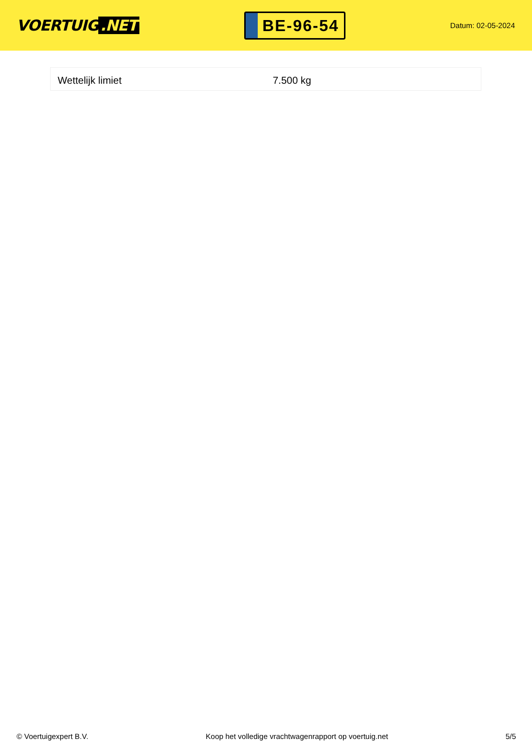VOERTUIG.NET
BE-96-54
Datum: 02-05-2024
| Wettelijk limiet | 7.500 kg |
© Voertuigexpert B.V. Koop het volledige vrachtwagenrapport op voertuig.net 5/5